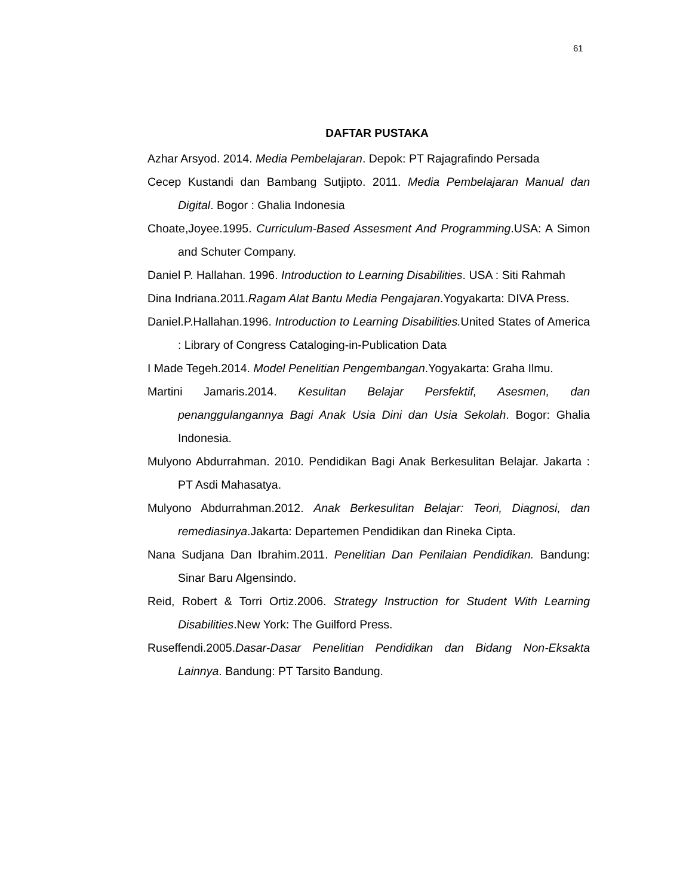61
DAFTAR PUSTAKA
Azhar Arsyod. 2014. Media Pembelajaran. Depok: PT Rajagrafindo Persada
Cecep Kustandi dan Bambang Sutjipto. 2011. Media Pembelajaran Manual dan Digital. Bogor : Ghalia Indonesia
Choate,Joyee.1995. Curriculum-Based Assesment And Programming.USA: A Simon and Schuter Company.
Daniel P. Hallahan. 1996. Introduction to Learning Disabilities. USA : Siti Rahmah
Dina Indriana.2011.Ragam Alat Bantu Media Pengajaran.Yogyakarta: DIVA Press.
Daniel.P.Hallahan.1996. Introduction to Learning Disabilities. United States of America : Library of Congress Cataloging-in-Publication Data
I Made Tegeh.2014. Model Penelitian Pengembangan.Yogyakarta: Graha Ilmu.
Martini Jamaris.2014. Kesulitan Belajar Persfektif, Asesmen, dan penanggulangannya Bagi Anak Usia Dini dan Usia Sekolah. Bogor: Ghalia Indonesia.
Mulyono Abdurrahman. 2010. Pendidikan Bagi Anak Berkesulitan Belajar. Jakarta : PT Asdi Mahasatya.
Mulyono Abdurrahman.2012. Anak Berkesulitan Belajar: Teori, Diagnosi, dan remediasinya.Jakarta: Departemen Pendidikan dan Rineka Cipta.
Nana Sudjana Dan Ibrahim.2011. Penelitian Dan Penilaian Pendidikan. Bandung: Sinar Baru Algensindo.
Reid, Robert & Torri Ortiz.2006. Strategy Instruction for Student With Learning Disabilities.New York: The Guilford Press.
Ruseffendi.2005.Dasar-Dasar Penelitian Pendidikan dan Bidang Non-Eksakta Lainnya. Bandung: PT Tarsito Bandung.